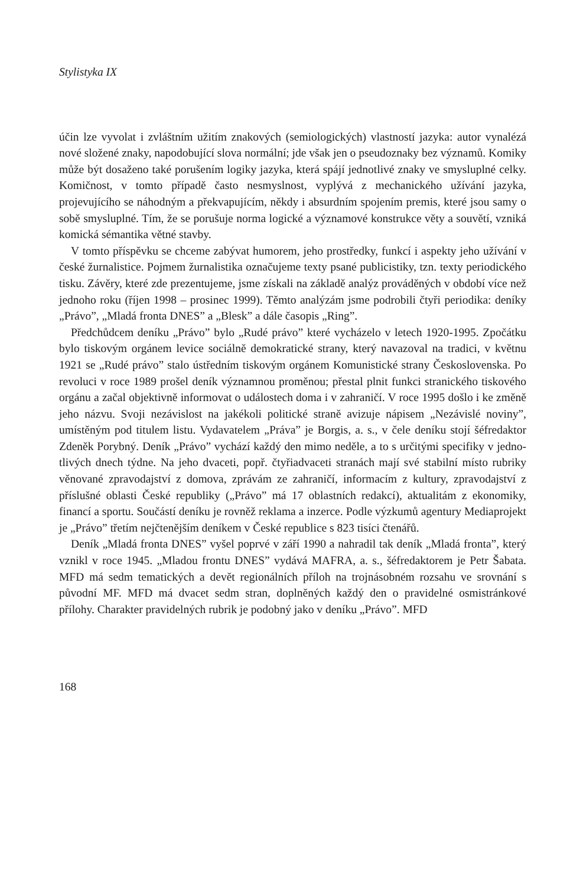Stylistyka IX
účin lze vyvolat i zvláštním užitím znakových (semiologických) vlastností jazyka: autor vynalézá nové složené znaky, napodobující slova normální; jde však jen o pseudoznaky bez významů. Komiky může být dosaženo také porušením logiky jazyka, která spájí jednotlivé znaky ve smysluplné celky. Komičnost, v tomto případě často nesmyslnost, vyplývá z mechanického užívání jazyka, projevujícího se náhodným a překvapujícím, někdy i absurdním spojením premis, které jsou samy o sobě smysluplné. Tím, že se porušuje norma logické a významové konstrukce věty a souvětí, vzniká komická sémantika větné stavby.
V tomto příspěvku se chceme zabývat humorem, jeho prostředky, funkcí i aspekty jeho užívání v české žurnalistice. Pojmem žurnalistika označujeme texty psané publicistiky, tzn. texty periodického tisku. Závěry, které zde prezentujeme, jsme získali na základě analýz prováděných v období více než jednoho roku (říjen 1998 – prosinec 1999). Těmto analýzám jsme podrobili čtyři periodika: deníky „Právo”, „Mladá fronta DNES” a „Blesk” a dále časopis „Ring”.
Předchůdcem deníku „Právo” bylo „Rudé právo” které vycházelo v letech 1920-1995. Zpočátku bylo tiskovým orgánem levice sociálně demokratické strany, který navazoval na tradici, v květnu 1921 se „Rudé právo” stalo ústředním tiskovým orgánem Komunistické strany Československa. Po revoluci v roce 1989 prošel deník významnou proměnou; přestal plnit funkci stranického tiskového orgánu a začal objektivně informovat o událostech doma i v zahraničí. V roce 1995 došlo i ke změně jeho názvu. Svoji nezávislost na jakékoli politické straně avizuje nápisem „Nezávislé noviny”, umístěným pod titulem listu. Vydavatelem „Práva” je Borgis, a. s., v čele deníku stojí šéfredaktor Zdeněk Porybný. Deník „Právo” vychází každý den mimo neděle, a to s určitými specifiky v jedno- tlivých dnech týdne. Na jeho dvaceti, popř. čtyřiadvaceti stranách mají své stabilní místo rubriky věnované zpravodajství z domova, zprávám ze zahraničí, informacím z kultury, zpravodajství z příslušné oblasti České republiky („Právo” má 17 oblastních redakcí), aktualitám z ekonomiky, financí a sportu. Součástí deníku je rovněž reklama a inzerce. Podle výzkumů agentury Mediaprojekt je „Právo” třetím nejčtenějším deníkem v České republice s 823 tisíci čtenářů.
Deník „Mladá fronta DNES” vyšel poprvé v září 1990 a nahradil tak deník „Mladá fronta”, který vznikl v roce 1945. „Mladou frontu DNES” vydává MAFRA, a. s., šéfredaktorem je Petr Šabata. MFD má sedm tematických a devět regionálních příloh na trojnásobném rozsahu ve srovnání s původní MF. MFD má dvacet sedm stran, doplněných každý den o pravidelné osmistránkové přílohy. Charakter pravidelných rubrik je podobný jako v deníku „Právo”. MFD
168